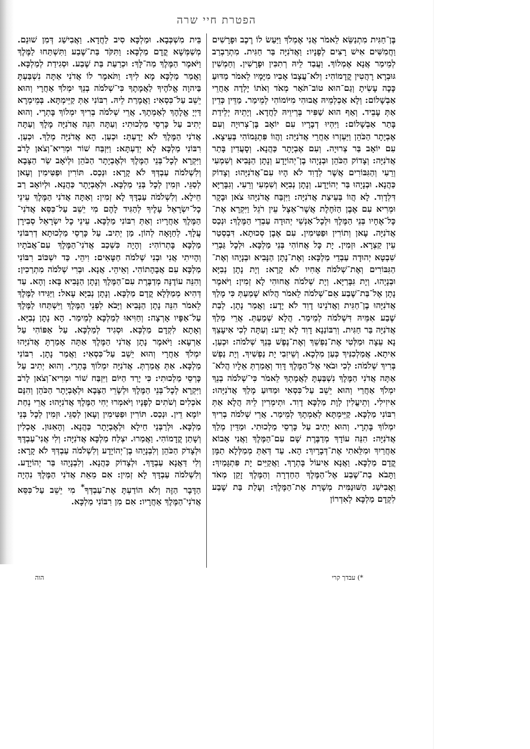הפטרת חיי שרה
בֶּן־חַגִּית מִתְנַשֵּׂא לֵאמֹר אֲנִי אֶמְלֹךְ וַיַּעַשׂ לוֹ רֶכֶב וּפָרָשִׁים וַחֲמִשִּׁים אִישׁ רָצִים לְפָנָיו: וַאֲדֹנִיָּה בַּר חַגִּית. מִתְרַבְרַב לְמֵימַר אֲנָא אֶמְלוֹךְ. וַעֲבַד לֵיהּ רְתִכִּין וּפָרָשִׁין. וְחַמְשִׁין גּוּבְרָא רָהֲטִין קֳדָמוֹהִי: וְלֹא־עֲצָבוֹ אָבִיו מִיָּמָיו לֵאמֹר מַדּוּעַ כָּכָה עָשִׂיתָ וְגַם־הוּא טוֹב־תֹּאַר מְאֹד וְאֹתוֹ יָלְדָה אַחֲרֵי אַבְשָׁלוֹם: וְלָא אַכְלְמֵיהּ אֲבוּהִי מִיּוֹמוֹהִי לְמֵימַר. מַדֵּין כְּדֵין אַתְּ עָבֵיד. וְאַף הוּא שַׁפִּיר בְּרֵיוֵיהּ לַחֲדָא. וְיָתֵיהּ יְלֵידַת בָּתַר אַבְשָׁלוֹם: וַיִּהְיוּ דְבָרָיו עִם יוֹאָב בֶּן־צְרוּיָה וְעִם אֶבְיָתָר הַכֹּהֵן וַיַּעְזְרוּ אַחֲרֵי אֲדֹנִיָּה: וַהֲווֹ פִּתְגָּמוֹהִי בְּעֵיצָא. עִם יוֹאָב בַּר צְרוּיָה. וְעִם אֶבְיָתָר כַּהֲנָא. וְסָעֲדִין בָּתַר אֲדֹנִיָּה: וְצָדוֹק הַכֹּהֵן וּבְנָיָהוּ בֶן־יְהוֹיָדָע וְנָתָן הַנָּבִיא וְשִׁמְעִי וְרֵעִי וְהַגִּבּוֹרִים אֲשֶׁר לְדָוִד לֹא הָיוּ עִם־אֲדֹנִיָּהוּ: וְצָדוֹק כַּהֲנָא. וּבְנָיָהוּ בַּר יְהוֹיָדָע. וְנָתָן נְבִיָּא וְשִׁמְעִי וְרֵעִי. וְגִבָּרַיָּא דִּלְדָוִד. לָא הֲווֹ בְּעֵיצַת אֲדֹנִיָּה: וַיִּזְבַּח אֲדֹנִיָּהוּ צֹאן וּבָקָר וּמְרִיא עִם אֶבֶן הַזֹּחֶלֶת אֲשֶׁר־אֵצֶל עֵין רֹגֵל וַיִּקְרָא אֶת־כָּל־אֶחָיו בְּנֵי הַמֶּלֶךְ וּלְכָל־אַנְשֵׁי יְהוּדָה עַבְדֵי הַמֶּלֶךְ: וּנְכַס אֲדֹנִיָּה. עָאן וְתוֹרִין וּפַטִּימִין. עִם אֶבֶן סְכוּתָא. דִּבְסְטַר עֵין קַצְרָא. וּזְמִין. יָת כָּל אֲחוֹהִי בְּנֵי מַלְכָּא. וּלְכָל גַּבְרֵי שִׁבְטָא יְהוּדָה עַבְדֵי מַלְכָּא: וְאֶת־נָתָן הַנָּבִיא וּבְנָיָהוּ וְאֶת־הַגִּבּוֹרִים וְאֶת־שְׁלֹמֹה אָחִיו לֹא קָרָא: וְיָת נָתָן נְבִיָּא וּבְנָיָהוּ. וְיָת גִּבָּרַיָּא. וְיָת שְׁלֹמֹה אֲחוּהִי לָא זְמִין: וַיֹּאמֶר נָתָן אֶל־בַּת־שֶׁבַע אֵם־שְׁלֹמֹה לֵאמֹר הֲלוֹא שָׁמַעַתְּ כִּי מָלַךְ אֲדֹנִיָּהוּ בֶן־חַגִּית וַאֲדֹנֵינוּ דָוִד לֹא יָדָע: וַאֲמַר נָתָן. לְבַת שֶׁבַע אִמֵּיהּ דִּשְׁלֹמֹה לְמֵימַר. הֲלָא שְׁמַעַתְּ. אֲרֵי מְלַךְ אֲדֹנִיָּה בַּר חַגִּית. וְרִבּוֹנַנָא דָוִד לָא יְדַע: וְעַתָּה לְכִי אִיעָצֵךְ נָא עֵצָה וּמַלְּטִי אֶת־נַפְשֵׁךְ וְאֶת־נֶפֶשׁ בְּנֵךְ שְׁלֹמֹה: וּכְעַן. אִיתָא. אֲמַלְכִנִּיךְ כְּעַן מִלְכָא. וְשֵׁיזִבִי יָת נַפְשִׁיךְ. וְיָת נַפְשׁ בְּרִיךְ שְׁלֹמֹה: לְכִי וּבֹאִי אֶל־הַמֶּלֶךְ דָּוִד וְאָמַרְתְּ אֵלָיו הֲלֹא־אַתָּה אֲדֹנִי הַמֶּלֶךְ נִשְׁבַּעְתָּ לַאֲמָתְךָ לֵאמֹר כִּי־שְׁלֹמֹה בְנֵךְ יִמְלֹךְ אַחֲרַי וְהוּא יֵשֵׁב עַל־כִּסְאִי וּמַדּוּעַ מָלַךְ אֲדֹנִיָּהוּ: אִיזִילִי. וְתֵיעֳלִין לְוָת מַלְכָּא דָוִד. וּתְימְרִין לֵיהּ הֲלָא אַתְּ רִבּוֹנִי מַלְכָּא. קַיֵּימְתָּא לְאַמְתָךְ לְמֵימַר. אֲרֵי שְׁלֹמֹה בְרִיךְ יִמְלוֹךְ בָּתְרָי. וְהוּא יְתִיב עַל כָּרְסֵי מַלְכוּתִי. וּמַדֵּין מְלַךְ אֲדֹנִיָּה: הִנֵּה עוֹדָךְ מְדַבֶּרֶת שָׁם עִם־הַמֶּלֶךְ וַאֲנִי אָבוֹא אַחֲרַיִךְ וּמִלֵּאתִי אֶת־דְּבָרָיִךְ: הָא. עַד דְּאַתְּ מְמַלְּלָא תַמָּן קֳדָם מַלְכָּא. וַאֲנָא אֵיעוֹל בָּתְרָךְ. וַאֲקַיֵּים יָת פִּתְגָּמַיִךְ: וַתָּבֹא בַת־שֶׁבַע אֶל־הַמֶּלֶךְ הַחַדְרָה וְהַמֶּלֶךְ זָקֵן מְאֹד וַאֲבִישַׁג הַשּׁוּנַמִּית מְשָׁרַת אֶת־הַמֶּלֶךְ: וְעָלַת בַּת שֶׁבַע לִקְדָם מַלְכָּא לְאִדְרוֹן
בֵּית מִשְׁכְּבָא. וּמַלְכָּא סִיב לַחֲדָא. וַאֲבִישַׁג דְּמִן שׁוּנֵם. מְשַׁמְּשָׁא קֳדָם מַלְכָּא: וַתִּקֹּד בַּת־שֶׁבַע וַתִּשְׁתַּחוּ לַמֶּלֶךְ וַיֹּאמֶר הַמֶּלֶךְ מַה־לָּךְ: וּכְרַעַת בַּת שֶׁבַע. וּסְגִידַת לְמַלְכָּא. וַאֲמַר מַלְכָּא מָא לִיךְ: וַתֹּאמֶר לוֹ אֲדֹנִי אַתָּה נִשְׁבַּעְתָּ בַּיהוָה אֱלֹהֶיךָ לַאֲמָתֶךָ כִּי־שְׁלֹמֹה בְנֵךְ יִמְלֹךְ אַחֲרָי וְהוּא יֵשֵׁב עַל־כִּסְאִי: וַאֲמָרַת לֵיהּ. רִבּוֹנִי אַתְּ קַיֵּימְתָּא. בְּמֵימְרָא דַּיְיָ אֱלָהָךְ לְאַמְתָךְ. אֲרֵי שְׁלֹמֹה בְרִיךְ יִמְלוֹךְ בָּתְרָי. וְהוּא יְתִיב עַל כָּרְסֵי מַלְכוּתִי: וְעַתָּה הִנֵּה אֲדֹנִיָּה מָלָךְ וְעַתָּה אֲדֹנִי הַמֶּלֶךְ לֹא יָדָעְתָּ: וּכְעַן. הָא אֲדֹנִיָּה מְלַךְ. וּכְעַן. רִבּוֹנִי מַלְכָּא לָא יְדַעְתָּא: וַיִּזְבַּח שׁוֹר וּמְרִיא־וְצֹאן לָרֹב וַיִּקְרָא לְכָל־בְּנֵי הַמֶּלֶךְ וּלְאֶבְיָתָר הַכֹּהֵן וּלְיֹאָב שַׂר הַצָּבָא וְלִשְׁלֹמֹה עַבְדְּךָ לֹא קָרָא: וּנְכַס. תּוֹרִין וּפַטִּימִין וְעָאן לְסַגֵּי. וּזְמִין לְכָל בְּנֵי מַלְכָּא. וּלְאֶבְיָתָר כַּהֲנָא. וּלְיוֹאָב רַב חֵילָא. וְלִשְׁלֹמֹה עַבְדָּךְ לָא זְמִין: וְאַתָּה אֲדֹנִי הַמֶּלֶךְ עֵינֵי כָל־יִשְׂרָאֵל עָלֶיךָ לְהַגִּיד לָהֶם מִי יֵשֵׁב עַל־כִּסֵּא אֲדֹנִי־הַמֶּלֶךְ אַחֲרָיו: וְאַתְּ רִבּוֹנִי מַלְכָּא. עֵינֵי כָל יִשְׂרָאֵל סְבִירָן עֲלָךְ. לְחַוָּאָה לְהוֹן. מַן יְתִיב. עַל כָּרְסֵי מַלְכוּתָא דְרִבּוֹנִי מַלְכָּא בָּתְרוֹהִי: וְהָיָה כִּשְׁכַב אֲדֹנִי־הַמֶּלֶךְ עִם־אֲבֹתָיו וְהָיִיתִי אֲנִי וּבְנִי שְׁלֹמֹה חַטָּאִים: וִיהֵי. כַּד יִשְׁכּוֹב רִבּוֹנִי מַלְכָּא עִם אֲבָהָתוֹהִי. וְאֵיהֵי. אֲנָא. וּבְרִי שְׁלֹמֹה מִתְרַכִין: וְהִנֵּה עוֹדֶנָּה מְדַבֶּרֶת עִם־הַמֶּלֶךְ וְנָתָן הַנָּבִיא בָּא: וְהָא. עַד דְּהִיא מְמַלְּלָא קֳדָם מַלְכָּא. וְנָתָן נְבִיָּא עָאל: וַיַּגִּידוּ לַמֶּלֶךְ לֵאמֹר הִנֵּה נָתָן הַנָּבִיא וַיָּבֹא לִפְנֵי הַמֶּלֶךְ וַיִּשְׁתַּחוּ לַמֶּלֶךְ עַל־אַפָּיו אָרְצָה: וְחַוִּיאוּ לְמַלְכָּא לְמֵימַר. הָא נָתָן נְבִיָּא. וְאָתָא לִקְדָם מַלְכָּא. וּסְגִיד לְמַלְכָּא. עַל אַפּוֹהִי עַל אַרְעָא: וַיֹּאמֶר נָתָן אֲדֹנִי הַמֶּלֶךְ אַתָּה אָמַרְתָּ אֲדֹנִיָּהוּ יִמְלֹךְ אַחֲרָי וְהוּא יֵשֵׁב עַל־כִּסְאִי: וַאֲמַר נָתָן. רִבּוֹנִי מַלְכָּא. אַתְּ אֲמַרְתְּ. אֲדֹנִיָּה יִמְלוֹךְ בָּתְרָי. וְהוּא יְתִיב עַל כָּרְסֵי מַלְכוּתִי: כִּי יָרַד הַיּוֹם וַיִּזְבַּח שׁוֹר וּמְרִיא־וְצֹאן לָרֹב וַיִּקְרָא לְכָל־בְּנֵי הַמֶּלֶךְ וּלְשָׂרֵי הַצָּבָא וּלְאֶבְיָתָר הַכֹּהֵן וְהִנָּם אֹכְלִים וְשֹׁתִים לְפָנָיו וַיֹּאמְרוּ יְחִי הַמֶּלֶךְ אֲדֹנִיָּהוּ: אֲרֵי נְחַת יוֹמָא דֵין. וּנְכַס. תּוֹרִין וּפַטִּימִין וְעָאן לְסַגֵּי. וּזְמִין לְכָל בְּנֵי מַלְכָּא. וּלְרַבְּנֵי חֵילָא וּלְאֶבְיָתָר כַּהֲנָא. וְהָאִנּוּן. אָכְלִין וְשָׁתַן קֳדָמוֹהִי. וַאֲמַרוּ. יִצְלַח מַלְכָּא אֲדֹנִיָּה: וְלִי אֲנִי־עַבְדֶּךָ וּלְצָדֹק הַכֹּהֵן וְלִבְנָיָהוּ בֶן־יְהוֹיָדָע וְלִשְׁלֹמֹה עַבְדְּךָ לֹא קָרָא: וְלִי דַּאֲנָא עַבְדָּךְ. וּלְצָדוֹק כַּהֲנָא. וְלִבְנָיָהוּ בַּר יְהוֹיָדָע. וְלִשְׁלֹמֹה עַבְדָּךְ לָא זְמִין: אִם מֵאֵת אֲדֹנִי הַמֶּלֶךְ נִהְיָה הַדָּבָר הַזֶּה וְלֹא הוֹדַעְתָּ אֶת־עַבְדְּךָ<sup>*</sup> מִי יֵשֵׁב עַל־כִּסֵּא אֲדֹנִי־הַמֶּלֶךְ אַחֲרָיו: אִם מִן רִבּוֹנִי מַלְכָּא.
*) עבדך קרי הוה